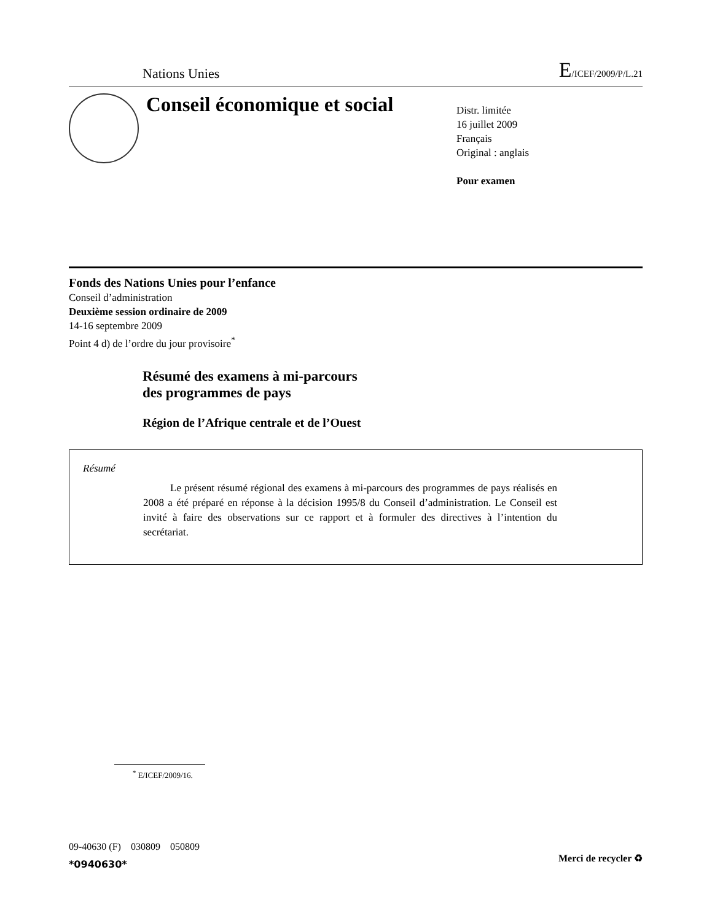Nations Unies E/ICEF/2009/P/L.21
Conseil économique et social
Distr. limitée
16 juillet 2009
Français
Original : anglais
Pour examen
Fonds des Nations Unies pour l’enfance
Conseil d’administration
Deuxième session ordinaire de 2009
14-16 septembre 2009
Point 4 d) de l’ordre du jour provisoire<sup>*</sup>
Résumé des examens à mi-parcours
des programmes de pays
Région de l’Afrique centrale et de l’Ouest
Résumé
Le présent résumé régional des examens à mi-parcours des programmes de pays réalisés en 2008 a été préparé en réponse à la décision 1995/8 du Conseil d’administration. Le Conseil est invité à faire des observations sur ce rapport et à formuler des directives à l’intention du secrétariat.
<sup>*</sup> E/ICEF/2009/16.
09-40630 (F) 030809 050809
*0940630*
Merci de recycler ♻